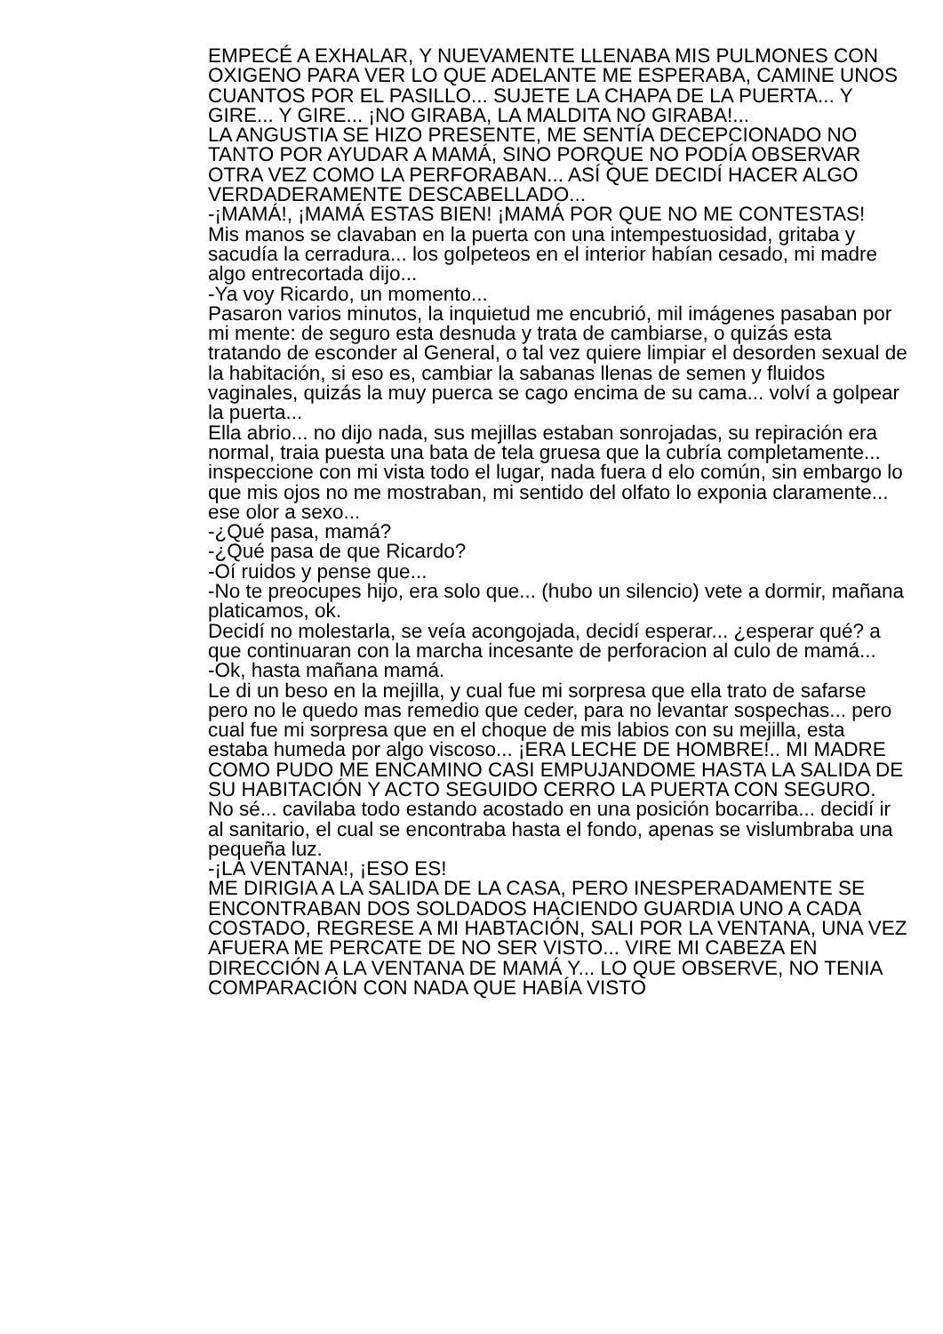EMPECÉ A EXHALAR, Y NUEVAMENTE LLENABA MIS PULMONES CON OXIGENO PARA VER LO QUE ADELANTE ME ESPERABA, CAMINE UNOS CUANTOS POR EL PASILLO... SUJETE LA CHAPA DE LA PUERTA... Y GIRE... Y GIRE... ¡NO GIRABA, LA MALDITA NO GIRABA!...
LA ANGUSTIA SE HIZO PRESENTE, ME SENTÍA DECEPCIONADO NO TANTO POR AYUDAR A MAMÁ, SINO PORQUE NO PODÍA OBSERVAR OTRA VEZ COMO LA PERFORABAN... ASÍ QUE DECIDÍ HACER ALGO VERDADERAMENTE DESCABELLADO...
-¡MAMÁ!, ¡MAMÁ ESTAS BIEN! ¡MAMÁ POR QUE NO ME CONTESTAS!
Mis manos se clavaban en la puerta con una intempestuosidad, gritaba y sacudía la cerradura... los golpeteos en el interior habían cesado, mi madre algo entrecortada dijo...
-Ya voy Ricardo, un momento...
Pasaron varios minutos, la inquietud me encubrió, mil imágenes pasaban por mi mente: de seguro esta desnuda y trata de cambiarse, o quizás esta tratando de esconder al General, o tal vez quiere limpiar el desorden sexual de la habitación, si eso es, cambiar la sabanas llenas de semen y fluidos vaginales, quizás la muy puerca se cago encima de su cama... volví a golpear la puerta...
Ella abrio... no dijo nada, sus mejillas estaban sonrojadas, su repiración era normal, traia puesta una bata de tela gruesa que la cubría completamente... inspeccione con mi vista todo el lugar, nada fuera d elo común, sin embargo lo que mis ojos no me mostraban, mi sentido del olfato lo exponia claramente... ese olor a sexo...
-¿Qué pasa, mamá?
-¿Qué pasa de que Ricardo?
-Oí ruidos y pense que...
-No te preocupes hijo, era solo que... (hubo un silencio) vete a dormir, mañana platicamos, ok.
Decidí no molestarla, se veía acongojada, decidí esperar... ¿esperar qué? a que continuaran con la marcha incesante de perforacion al culo de mamá...
-Ok, hasta mañana mamá.
Le di un beso en la mejilla, y cual fue mi sorpresa que ella trato de safarse pero no le quedo mas remedio que ceder, para no levantar sospechas... pero cual fue mi sorpresa que en el choque de mis labios con su mejilla, esta estaba humeda por algo viscoso... ¡ERA LECHE DE HOMBRE!.. MI MADRE COMO PUDO ME ENCAMINO CASI EMPUJANDOME HASTA LA SALIDA DE SU HABITACIÓN Y ACTO SEGUIDO CERRO LA PUERTA CON SEGURO.
No sé... cavilaba todo estando acostado en una posición bocarriba... decidí ir al sanitario, el cual se encontraba hasta el fondo, apenas se vislumbraba una pequeña luz.
-¡LA VENTANA!, ¡ESO ES!
ME DIRIGIA A LA SALIDA DE LA CASA, PERO INESPERADAMENTE SE ENCONTRABAN DOS SOLDADOS HACIENDO GUARDIA UNO A CADA COSTADO, REGRESE A MI HABTACIÓN, SALI POR LA VENTANA, UNA VEZ AFUERA ME PERCATE DE NO SER VISTO... VIRE MI CABEZA EN DIRECCIÓN A LA VENTANA DE MAMÁ Y... LO QUE OBSERVE, NO TENIA COMPARACIÓN CON NADA QUE HABÍA VISTO